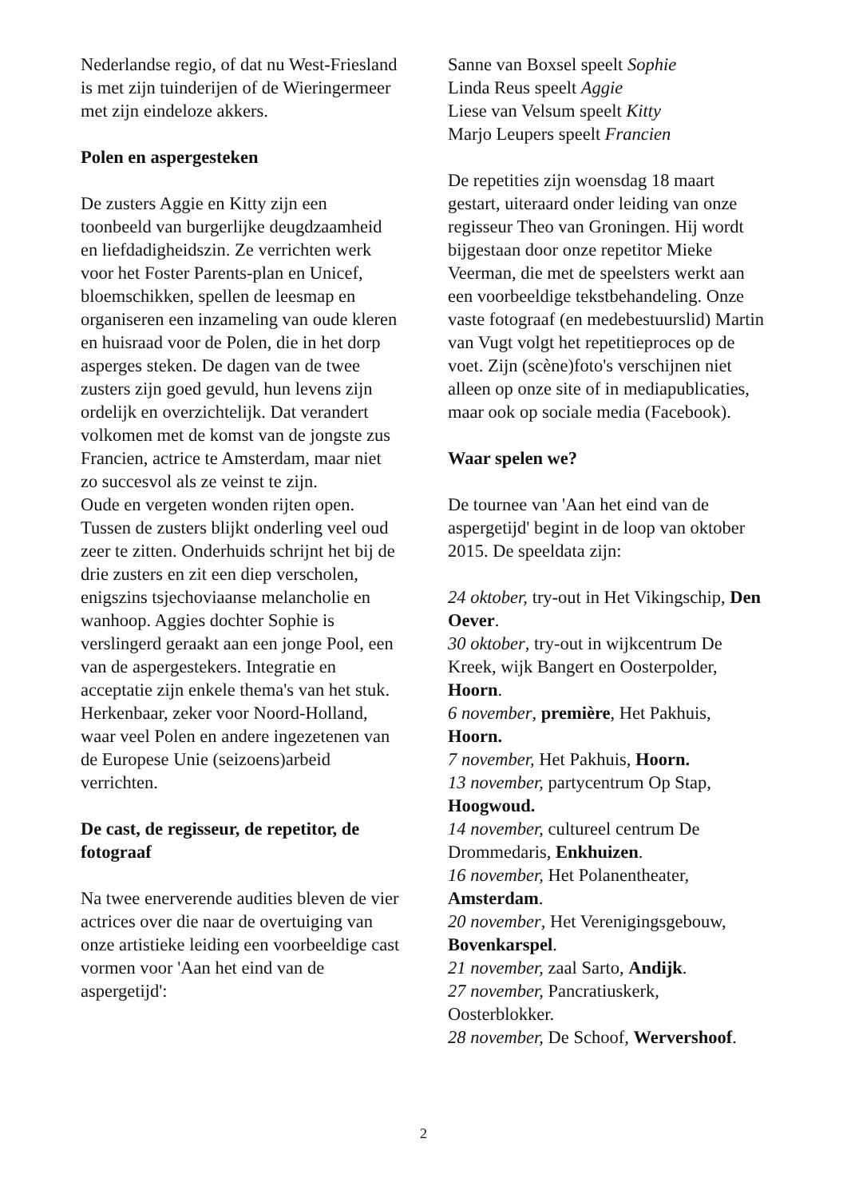Nederlandse regio, of dat nu West-Friesland is met zijn tuinderijen of de Wieringermeer met zijn eindeloze akkers.
Polen en aspergesteken
De zusters Aggie en Kitty zijn een toonbeeld van burgerlijke deugdzaamheid en liefdadigheidszin. Ze verrichten werk voor het Foster Parents-plan en Unicef, bloemschikken, spellen de leesmap en organiseren een inzameling van oude kleren en huisraad voor de Polen, die in het dorp asperges steken. De dagen van de twee zusters zijn goed gevuld, hun levens zijn ordelijk en overzichtelijk. Dat verandert volkomen met de komst van de jongste zus Francien, actrice te Amsterdam, maar niet zo succesvol als ze veinst te zijn.
Oude en vergeten wonden rijten open. Tussen de zusters blijkt onderling veel oud zeer te zitten. Onderhuids schrijnt het bij de drie zusters en zit een diep verscholen, enigszins tsjechoviaanse melancholie en wanhoop. Aggies dochter Sophie is verslingerd geraakt aan een jonge Pool, een van de aspergestekers. Integratie en acceptatie zijn enkele thema's van het stuk. Herkenbaar, zeker voor Noord-Holland, waar veel Polen en andere ingezetenen van de Europese Unie (seizoens)arbeid verrichten.
De cast, de regisseur, de repetitor, de fotograaf
Na twee enerverende audities bleven de vier actrices over die naar de overtuiging van onze artistieke leiding een voorbeeldige cast vormen voor 'Aan het eind van de aspergetijd':
Sanne van Boxsel speelt Sophie
Linda Reus speelt Aggie
Liese van Velsum speelt Kitty
Marjo Leupers speelt Francien
De repetities zijn woensdag 18 maart gestart, uiteraard onder leiding van onze regisseur Theo van Groningen. Hij wordt bijgestaan door onze repetitor Mieke Veerman, die met de speelsters werkt aan een voorbeeldige tekstbehandeling. Onze vaste fotograaf (en medebestuurslid) Martin van Vugt volgt het repetitieproces op de voet. Zijn (scène)foto's verschijnen niet alleen op onze site of in mediapublicaties, maar ook op sociale media (Facebook).
Waar spelen we?
De tournee van 'Aan het eind van de aspergetijd' begint in de loop van oktober 2015. De speeldata zijn:
24 oktober, try-out in Het Vikingschip, Den Oever.
30 oktober, try-out in wijkcentrum De Kreek, wijk Bangert en Oosterpolder, Hoorn.
6 november, première, Het Pakhuis, Hoorn.
7 november, Het Pakhuis, Hoorn.
13 november, partycentrum Op Stap, Hoogwoud.
14 november, cultureel centrum De Drommedaris, Enkhuizen.
16 november, Het Polanentheater, Amsterdam.
20 november, Het Verenigingsgebouw, Bovenkarspel.
21 november, zaal Sarto, Andijk.
27 november, Pancratiuskerk, Oosterblokker.
28 november, De Schoof, Wervershoof.
2